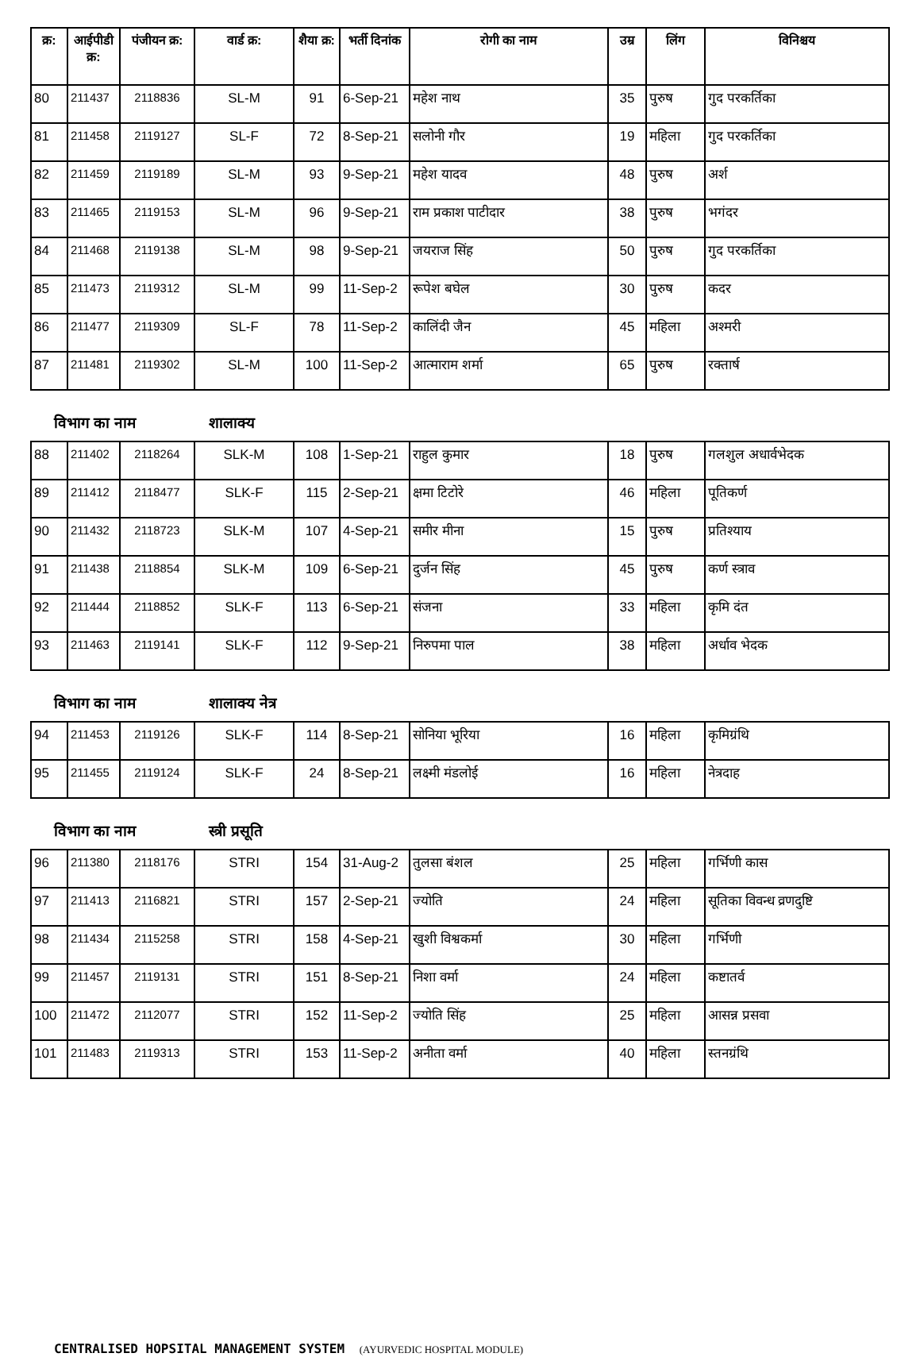| क्र: | आईपीडी क्र: | पंजीयन क्र: | वार्ड क्र: | शैया क्र: | भर्ती दिनांक | रोगी का नाम | उम्र | लिंग | विनिश्चय |
| --- | --- | --- | --- | --- | --- | --- | --- | --- | --- |
| 80 | 211437 | 2118836 | SL-M | 91 | 6-Sep-21 | महेश नाथ | 35 | पुरुष | गुद परकर्तिका |
| 81 | 211458 | 2119127 | SL-F | 72 | 8-Sep-21 | सलोनी गौर | 19 | महिला | गुद परकर्तिका |
| 82 | 211459 | 2119189 | SL-M | 93 | 9-Sep-21 | महेश यादव | 48 | पुरुष | अर्श |
| 83 | 211465 | 2119153 | SL-M | 96 | 9-Sep-21 | राम प्रकाश पाटीदार | 38 | पुरुष | भगंदर |
| 84 | 211468 | 2119138 | SL-M | 98 | 9-Sep-21 | जयराज सिंह | 50 | पुरुष | गुद परकर्तिका |
| 85 | 211473 | 2119312 | SL-M | 99 | 11-Sep-2 | रूपेश बघेल | 30 | पुरुष | कदर |
| 86 | 211477 | 2119309 | SL-F | 78 | 11-Sep-2 | कालिंदी जैन | 45 | महिला | अश्मरी |
| 87 | 211481 | 2119302 | SL-M | 100 | 11-Sep-2 | आत्माराम शर्मा | 65 | पुरुष | रक्तार्ष |
विभाग का नाम शालाक्य
| 88 | 211402 | 2118264 | SLK-M | 108 | 1-Sep-21 | राहुल कुमार | 18 | पुरुष | गलशुल अधार्वभेदक |
| 89 | 211412 | 2118477 | SLK-F | 115 | 2-Sep-21 | क्षमा टिटोरे | 46 | महिला | पूतिकर्ण |
| 90 | 211432 | 2118723 | SLK-M | 107 | 4-Sep-21 | समीर मीना | 15 | पुरुष | प्रतिश्याय |
| 91 | 211438 | 2118854 | SLK-M | 109 | 6-Sep-21 | दुर्जन सिंह | 45 | पुरुष | कर्ण स्त्राव |
| 92 | 211444 | 2118852 | SLK-F | 113 | 6-Sep-21 | संजना | 33 | महिला | कृमि दंत |
| 93 | 211463 | 2119141 | SLK-F | 112 | 9-Sep-21 | निरुपमा पाल | 38 | महिला | अर्धाव भेदक |
विभाग का नाम शालाक्य नेत्र
| 94 | 211453 | 2119126 | SLK-F | 114 | 8-Sep-21 | सोनिया भूरिया | 16 | महिला | कृमिग्रंथि |
| 95 | 211455 | 2119124 | SLK-F | 24 | 8-Sep-21 | लक्ष्मी मंडलोई | 16 | महिला | नेत्रदाह |
विभाग का नाम स्त्री प्रसूति
| 96 | 211380 | 2118176 | STRI | 154 | 31-Aug-2 | तुलसा बंशल | 25 | महिला | गर्भिणी कास |
| 97 | 211413 | 2116821 | STRI | 157 | 2-Sep-21 | ज्योति | 24 | महिला | सूतिका विवन्ध व्रणदुष्टि |
| 98 | 211434 | 2115258 | STRI | 158 | 4-Sep-21 | खुशी विश्वकर्मा | 30 | महिला | गर्भिणी |
| 99 | 211457 | 2119131 | STRI | 151 | 8-Sep-21 | निशा वर्मा | 24 | महिला | कष्टातर्व |
| 100 | 211472 | 2112077 | STRI | 152 | 11-Sep-2 | ज्योति सिंह | 25 | महिला | आसन्न प्रसवा |
| 101 | 211483 | 2119313 | STRI | 153 | 11-Sep-2 | अनीता वर्मा | 40 | महिला | स्तनग्रंथि |
CENTRALISED HOPSITAL MANAGEMENT SYSTEM (AYURVEDIC HOSPITAL MODULE)